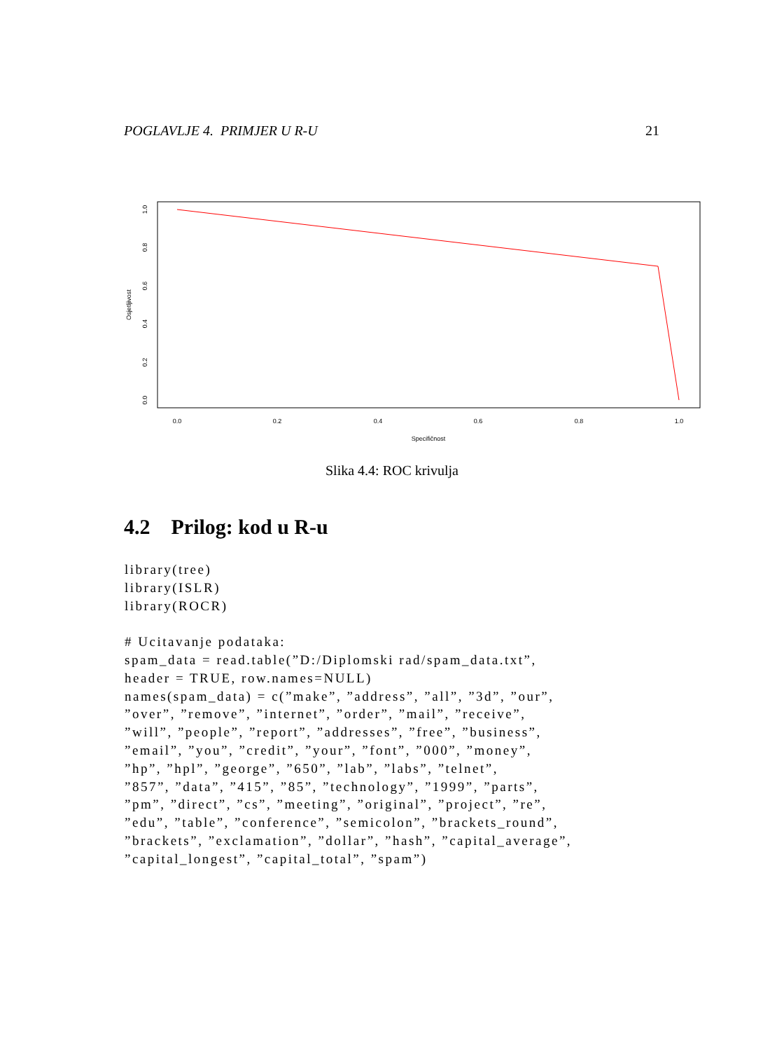POGLAVLJE 4. PRIMJER U R-U 21
0.0
0.2
0.4
0.6
0.8
1.0
Specifičnost
0.0
0.2
0.4
0.6
0.8
1.0
Osjetljivost
Slika 4.4: ROC krivulja
4.2 Prilog: kod u R-u
library(tree)
library(ISLR)
library(ROCR)

# Ucitavanje podataka:
spam_data = read.table(”D:/Diplomski rad/spam_data.txt”,
header = TRUE, row.names=NULL)
names(spam_data) = c(”make”, ”address”, ”all”, ”3d”, ”our”,
”over”, ”remove”, ”internet”, ”order”, ”mail”, ”receive”,
”will”, ”people”, ”report”, ”addresses”, ”free”, ”business”,
”email”, ”you”, ”credit”, ”your”, ”font”, ”000”, ”money”,
”hp”, ”hpl”, ”george”, ”650”, ”lab”, ”labs”, ”telnet”,
”857”, ”data”, ”415”, ”85”, ”technology”, ”1999”, ”parts”,
”pm”, ”direct”, ”cs”, ”meeting”, ”original”, ”project”, ”re”,
”edu”, ”table”, ”conference”, ”semicolon”, ”brackets_round”,
”brackets”, ”exclamation”, ”dollar”, ”hash”, ”capital_average”,
”capital_longest”, ”capital_total”, ”spam”)